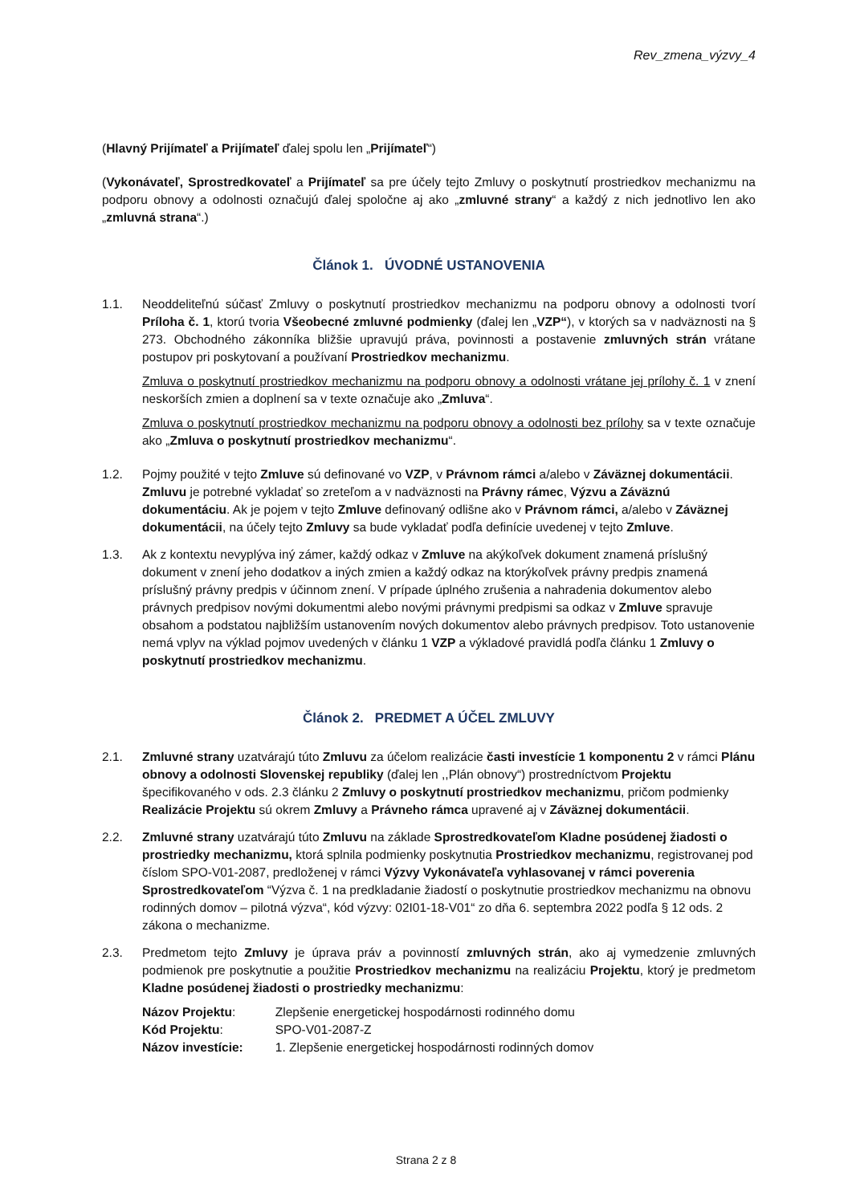Rev_zmena_výzvy_4
(Hlavný Prijímateľ a Prijímateľ ďalej spolu len „Prijímateľ“)
(Vykonávateľ, Sprostredkovateľ a Prijímateľ sa pre účely tejto Zmluvy o poskytnutí prostriedkov mechanizmu na podporu obnovy a odolnosti označujú ďalej spoločne aj ako „zmluvné strany“ a každý z nich jednotlivo len ako „zmluvná strana“.)
Článok 1. ÚVODNÉ USTANOVENIA
1.1. Neoddeliteľnú súčasť Zmluvy o poskytnutí prostriedkov mechanizmu na podporu obnovy a odolnosti tvorí Príloha č. 1, ktorú tvoria Všeobecné zmluvné podmienky (ďalej len „VZP“), v ktorých sa v nadväznosti na § 273. Obchodného zákonníka bližšie upravujú práva, povinnosti a postavenie zmluvných strán vrátane postupov pri poskytovaní a používaní Prostriedkov mechanizmu.
Zmluva o poskytnutí prostriedkov mechanizmu na podporu obnovy a odolnosti vrátane jej prílohy č. 1 v znení neskorších zmien a doplnení sa v texte označuje ako „Zmluva“.
Zmluva o poskytnutí prostriedkov mechanizmu na podporu obnovy a odolnosti bez prílohy sa v texte označuje ako „Zmluva o poskytnutí prostriedkov mechanizmu“.
1.2. Pojmy použité v tejto Zmluve sú definované vo VZP, v Právnom rámci a/alebo v Záväznej dokumentácii. Zmluvu je potrebné vykladať so zreteľom a v nadväznosti na Právny rámec, Výzvu a Záväznú dokumentáciu. Ak je pojem v tejto Zmluve definovaný odlišne ako v Právnom rámci, a/alebo v Záväznej dokumentácii, na účely tejto Zmluvy sa bude vykladať podľa definície uvedenej v tejto Zmluve.
1.3. Ak z kontextu nevyplýva iný zámer, každý odkaz v Zmluve na akýkoľvek dokument znamená príslušný dokument v znení jeho dodatkov a iných zmien a každý odkaz na ktorýkoľvek právny predpis znamená príslušný právny predpis v účinnom znení. V prípade úplného zrušenia a nahradenia dokumentov alebo právnych predpisov novými dokumentmi alebo novými právnymi predpismi sa odkaz v Zmluve spravuje obsahom a podstatou najbližším ustanovením nových dokumentov alebo právnych predpisov. Toto ustanovenie nemá vplyv na výklad pojmov uvedených v článku 1 VZP a výkladové pravidlá podľa článku 1 Zmluvy o poskytnutí prostriedkov mechanizmu.
Článok 2. PREDMET A ÚČEL ZMLUVY
2.1. Zmluvné strany uzatvárajú túto Zmluvu za účelom realizácie časti investície 1 komponentu 2 v rámci Plánu obnovy a odolnosti Slovenskej republiky (ďalej len ,,Plán obnovy“) prostredníctvom Projektu špecifikovaného v ods. 2.3 článku 2 Zmluvy o poskytnutí prostriedkov mechanizmu, pričom podmienky Realizácie Projektu sú okrem Zmluvy a Právneho rámca upravené aj v Záväznej dokumentácii.
2.2. Zmluvné strany uzatvárajú túto Zmluvu na základe Sprostredkovateľom Kladne posúdenej žiadosti o prostriedky mechanizmu, ktorá splnila podmienky poskytnutia Prostriedkov mechanizmu, registrovanej pod číslom SPO-V01-2087, predloženej v rámci Výzvy Vykonávateľa vyhlasovanej v rámci poverenia Sprostredkovateľom “Výzva č. 1 na predkladanie žiadostí o poskytnutie prostriedkov mechanizmu na obnovu rodinných domov – pilotná výzva“, kód výzvy: 02I01-18-V01“ zo dňa 6. septembra 2022 podľa § 12 ods. 2 zákona o mechanizme.
2.3. Predmetom tejto Zmluvy je úprava práv a povinností zmluvných strán, ako aj vymedzenie zmluvných podmienok pre poskytnutie a použitie Prostriedkov mechanizmu na realizáciu Projektu, ktorý je predmetom Kladne posúdenej žiadosti o prostriedky mechanizmu:
| Názov Projektu : | Zlepšenie energetickej hospodárnosti rodinného domu |
| Kód Projektu : | SPO-V01-2087-Z |
| Názov investície: | 1. Zlepšenie energetickej hospodárnosti rodinných domov |
Strana 2 z 8